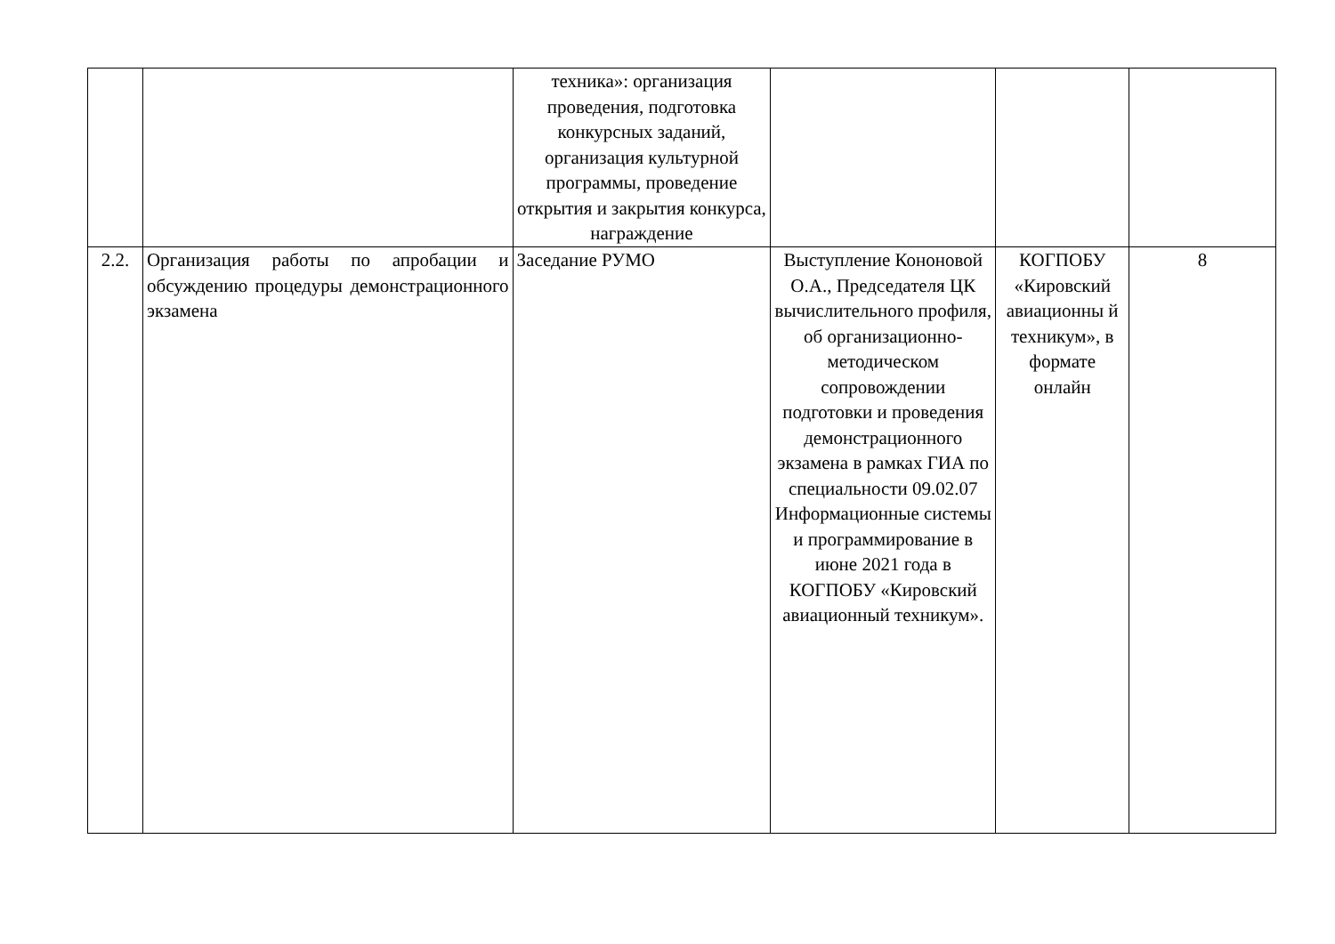| | | техника»: организация проведения, подготовка конкурсных заданий, организация культурной программы, проведение открытия и закрытия конкурса, награждение | | | |
| 2.2. | Организация работы по апробации и обсуждению процедуры демонстрационного экзамена | Заседание РУМО | Выступление Кононовой О.А., Председателя ЦК вычислительного профиля, об организационно-методическом сопровождении подготовки и проведения демонстрационного экзамена в рамках ГИА по специальности 09.02.07 Информационные системы и программирование в июне 2021 года в КОГПОБУ «Кировский авиационный техникум». | КОГПОБУ «Кировский авиационны й техникум», в формате онлайн | 8 |